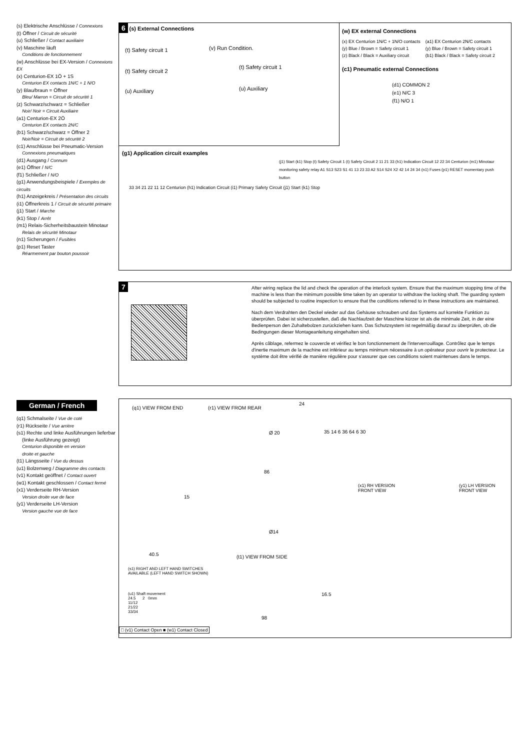(s) Elektrische Anschlüsse / Connexions
(t) Öffner / Circuit de sécurité
(u) Schließer / Contact auxiliaire
(v) Maschine läuft
Conditions de fonctionnement
(w) Anschlüsse bei EX-Version / Connexions EX
(x) Centurion-EX 1Ö + 1S
Centurion EX contacts 1N/C + 1 N/O
(y) Blau/braun = Öffner
Bleu/ Marron = Circuit de sécurité 1
(z) Schwarz/schwarz = Schließer
Noir/ Noir = Circuit Auxiliaire
(a1) Centurion-EX 2Ö
Centurion EX contacts 2N/C
(b1) Schwarz/schwarz = Öffner 2
Noir/Noir = Circuit de sécurité 2
(c1) Anschlüsse bei Pneumatic-Version
Connexions pneumatiques
(d1) Ausgang / Connum
(e1) Öffner / N/C
(f1) Schließer / N/O
(g1) Anwendungsbeispiele / Exemples de circuits
(h1) Anzeigekreis / Présentation des circuits
(i1) Öffnerkreis 1 / Circuit de sécurité primaire
(j1) Start / Marche
(k1) Stop / Arrêt
(m1) Relais-Sicherheitsbaustein Minotaur
Relais de sécurité Minotaur
(n1) Sicherungen / Fusibles
(p1) Reset Taster
Réarmement par bouton poussoir
6 (s) External Connections
(t) Safety circuit 1 (v) Run Condition.
(t) Safety circuit 2
(t) Safety circuit 1
(u) Auxiliary (u) Auxiliary
(w) EX external Connections
(x) EX Centurion 1N/C + 1N/O contacts
(y) Blue / Brown = Safety circuit 1
(z) Black / Black = Auxiliary circuit
(a1) EX Centurion 2N/C contacts
(y) Blue / Brown = Safety circuit 1
(b1) Black / Black = Safety circuit 2
(c1) Pneumatic external Connections
(d1) COMMON 2
(e1) N/C 3
(f1) N/O 1
(g1) Application circuit examples
33 34 21 22 11 12 Centurion (h1) Indication Circuit (i1) Primary Safety Circuit (j1) Start (k1) Stop
(j1) Start (k1) Stop (t) Safety Circuit 1 (t) Safety Circuit 2 11 21 33 (h1) Indication Circuit 12 22 34 Centurion (m1) Minotaur monitoring safety relay A1 S13 S23 S1 41 13 23 33 A2 S14 S24 X2 42 14 24 34 (n1) Fuses (p1) RESET momentary push button
7
After wiring replace the lid and check the operation of the interlock system. Ensure that the maximum stopping time of the machine is less than the minimum possible time taken by an operator to withdraw the locking shaft. The guarding system should be subjected to routine inspection to ensure that the conditions referred to in these instructions are maintained.
Nach dem Verdrahten den Deckel wieder auf das Gehäuse schrauben und das Systems auf korrekte Funktion zu überprüfen. Dabei ist sicherzustellen, daß die Nachlaufzeit der Maschine kürzer ist als die minimale Zeit, in der eine Bedienperson den Zuhaltebolzen zurückziehen kann. Das Schutzsystem ist regelmäßig darauf zu überprüfen, ob die Bedingungen dieser Montageanleitung eingehalten sind.
Après câblage, refermez le couvercle et vérifiez le bon fonctionnement de l'interverrouillage. Contrôlez que le temps d'inertie maximum de la machine est inférieur au temps minimum nécessaire à un opérateur pour ouvrir le protecteur. Le système doit être vérifié de manière régulière pour s'assurer que ces conditions soient maintenues dans le temps.
German / French
(q1) Schmalseite / Vue de coté
(r1) Rückseite / Vue arrière
(s1) Rechte und linke Ausführungen lieferbar
(linke Ausführung gezeigt)
Centurion disponible en version
droite et gauche
(t1) Längsseite / Vue du dessus
(u1) Bolzenweg / Diagramme des contacts
(v1) Kontakt geöffnet / Contact ouvert
(w1) Kontakt geschlossen / Contact fermé
(x1) Verderseite RH-Version
Version droite vue de face
(y1) Verderseite LH-Version
Version gauche vue de face
(q1) VIEW FROM END (r1) VIEW FROM REAR
24
Ø 20
86
Ø14
35 14 6 36 64 6 30
15
40.5 (t1) VIEW FROM SIDE
16.5
98
(x1) RH VERSION
FRONT VIEW
(y1) LH VERSION
FRONT VIEW
(s1) RIGHT AND LEFT HAND SWITCHES
AVAILABLE (LEFT HAND SWITCH SHOWN)
(u1) Shaft movement
24.5 2 0mm
11/12
21/22
33/34
□ (v1) Contact Open ■ (w1) Contact Closed